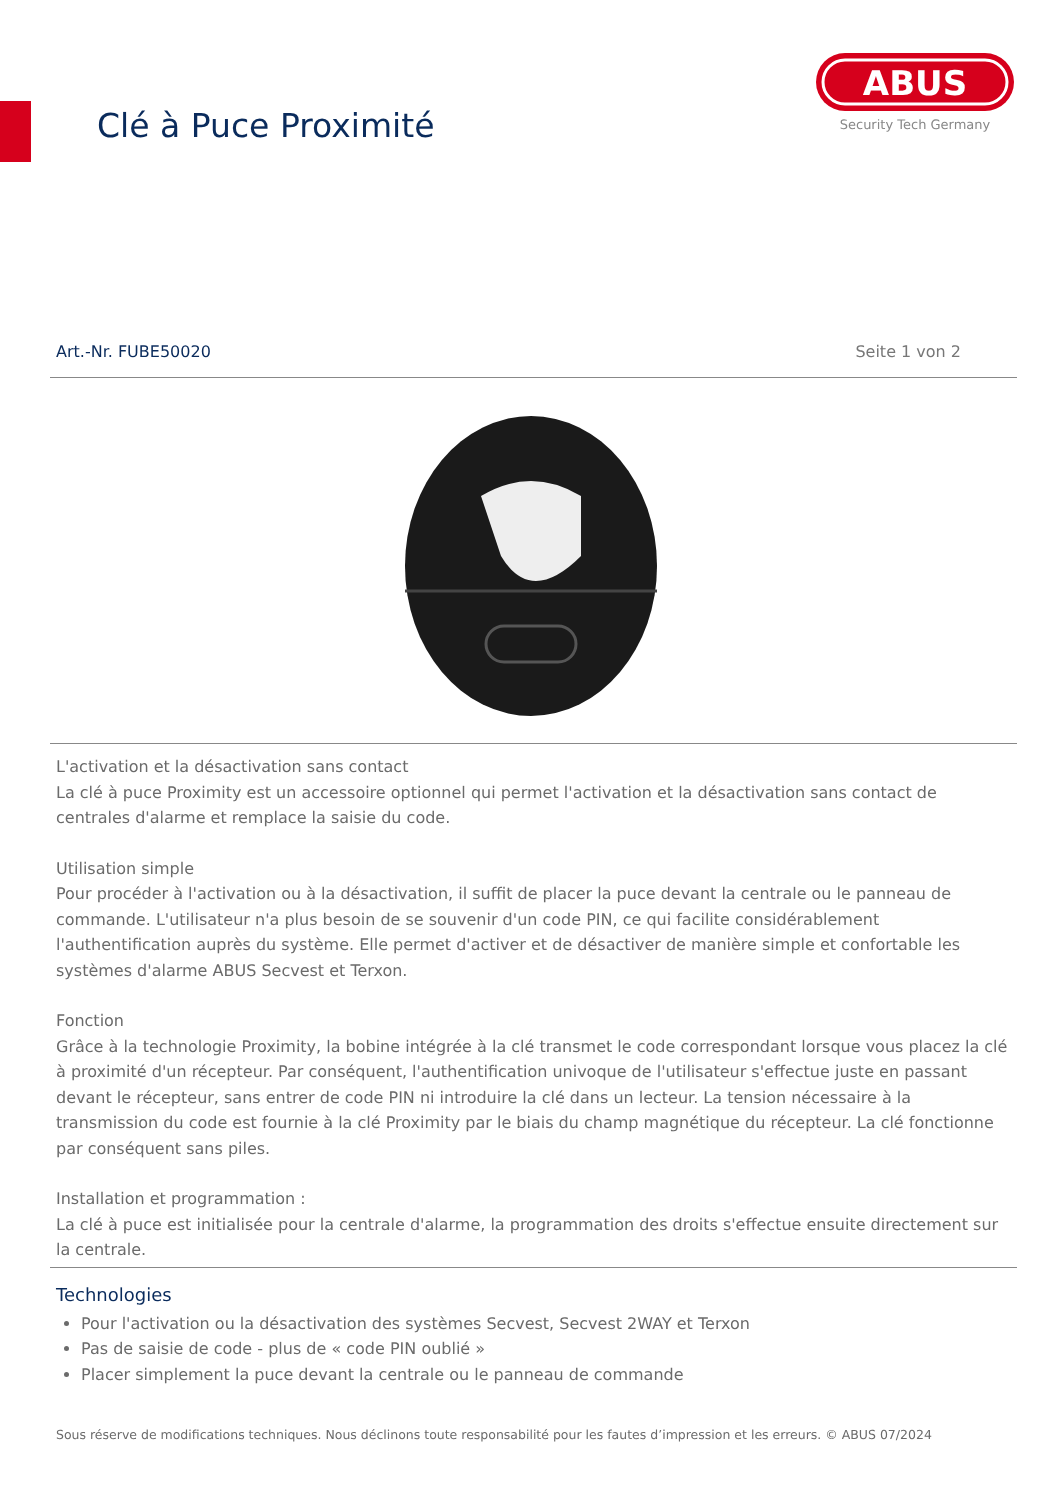Clé à Puce Proximité
ABUS
Security Tech Germany
Art.-Nr. FUBE50020 Seite 1 von 2
L'activation et la désactivation sans contact
La clé à puce Proximity est un accessoire optionnel qui permet l'activation et la désactivation sans contact de centrales d'alarme et remplace la saisie du code.
Utilisation simple
Pour procéder à l'activation ou à la désactivation, il suffit de placer la puce devant la centrale ou le panneau de commande. L'utilisateur n'a plus besoin de se souvenir d'un code PIN, ce qui facilite considérablement l'authentification auprès du système. Elle permet d'activer et de désactiver de manière simple et confortable les systèmes d'alarme ABUS Secvest et Terxon.
Fonction
Grâce à la technologie Proximity, la bobine intégrée à la clé transmet le code correspondant lorsque vous placez la clé à proximité d'un récepteur. Par conséquent, l'authentification univoque de l'utilisateur s'effectue juste en passant devant le récepteur, sans entrer de code PIN ni introduire la clé dans un lecteur. La tension nécessaire à la transmission du code est fournie à la clé Proximity par le biais du champ magnétique du récepteur. La clé fonctionne par conséquent sans piles.
Installation et programmation :
La clé à puce est initialisée pour la centrale d'alarme, la programmation des droits s'effectue ensuite directement sur la centrale.
Technologies
Pour l'activation ou la désactivation des systèmes Secvest, Secvest 2WAY et Terxon
Pas de saisie de code - plus de « code PIN oublié »
Placer simplement la puce devant la centrale ou le panneau de commande
Sous réserve de modifications techniques. Nous déclinons toute responsabilité pour les fautes d’impression et les erreurs. © ABUS 07/2024